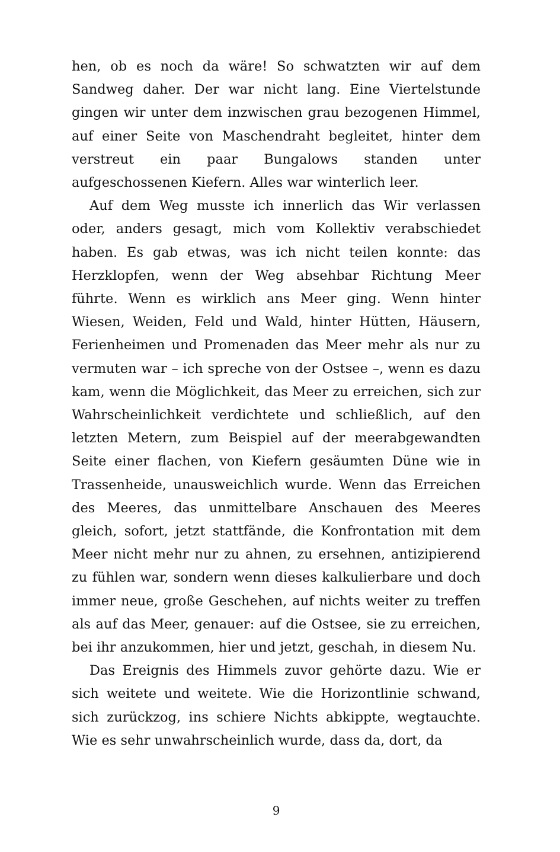hen, ob es noch da wäre! So schwatzten wir auf dem Sandweg daher. Der war nicht lang. Eine Viertelstunde gingen wir unter dem inzwischen grau bezogenen Himmel, auf einer Seite von Maschendraht begleitet, hinter dem verstreut ein paar Bungalows standen unter aufgeschossenen Kiefern. Alles war winterlich leer.
Auf dem Weg musste ich innerlich das Wir verlassen oder, anders gesagt, mich vom Kollektiv verabschiedet haben. Es gab etwas, was ich nicht teilen konnte: das Herzklopfen, wenn der Weg absehbar Richtung Meer führte. Wenn es wirklich ans Meer ging. Wenn hinter Wiesen, Weiden, Feld und Wald, hinter Hütten, Häusern, Ferienheimen und Promenaden das Meer mehr als nur zu vermuten war – ich spreche von der Ostsee –, wenn es dazu kam, wenn die Möglichkeit, das Meer zu erreichen, sich zur Wahrscheinlichkeit verdichtete und schließlich, auf den letzten Metern, zum Beispiel auf der meerabgewandten Seite einer flachen, von Kiefern gesäumten Düne wie in Trassenheide, unausweichlich wurde. Wenn das Erreichen des Meeres, das unmittelbare Anschauen des Meeres gleich, sofort, jetzt stattfände, die Konfrontation mit dem Meer nicht mehr nur zu ahnen, zu ersehnen, antizipierend zu fühlen war, sondern wenn dieses kalkulierbare und doch immer neue, große Geschehen, auf nichts weiter zu treffen als auf das Meer, genauer: auf die Ostsee, sie zu erreichen, bei ihr anzukommen, hier und jetzt, geschah, in diesem Nu.
Das Ereignis des Himmels zuvor gehörte dazu. Wie er sich weitete und weitete. Wie die Horizontlinie schwand, sich zurückzog, ins schiere Nichts abkippte, wegtauchte. Wie es sehr unwahrscheinlich wurde, dass da, dort, da
9